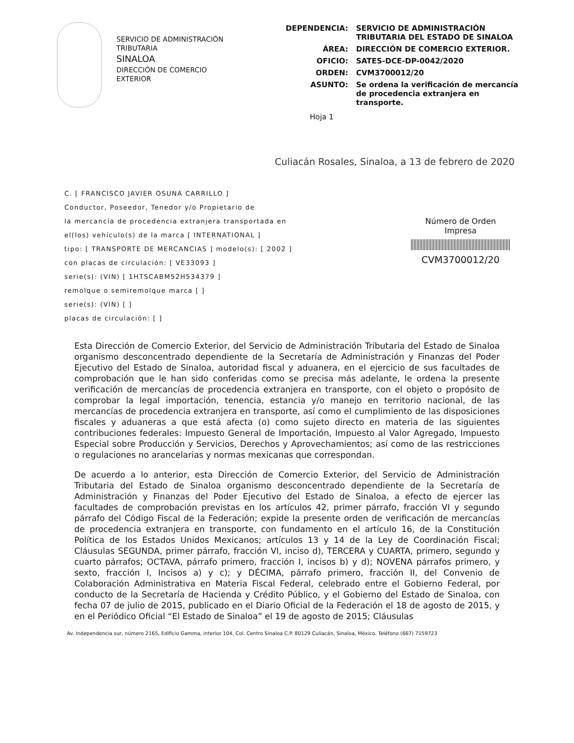SERVICIO DE ADMINISTRACIÓN
TRIBUTARIA
SINALOA
DIRECCIÓN DE COMERCIO
EXTERIOR
| DEPENDENCIA: | SERVICIO DE ADMINISTRACIÓN TRIBUTARIA DEL ESTADO DE SINALOA |
| ÁREA: | DIRECCIÓN DE COMERCIO EXTERIOR. |
| OFICIO: | SATES-DCE-DP-0042/2020 |
| ORDEN: | CVM3700012/20 |
| ASUNTO: | Se ordena la verificación de mercancía de procedencia extranjera en transporte. |
Hoja 1
Culiacán Rosales, Sinaloa, a 13 de febrero de 2020
C. [ FRANCISCO JAVIER OSUNA CARRILLO ]
Conductor, Poseedor, Tenedor y/o Propietario de
la mercancía de procedencia extranjera transportada en
el(los) vehículo(s) de la marca [ INTERNATIONAL ]
tipo: [ TRANSPORTE DE MERCANCIAS ] modelo(s): [ 2002 ]
con placas de circulación: [ VE33093 ]
serie(s): (VIN) [ 1HTSCABM52H534379 ]
remolque o semiremolque marca [ ]
serie(s): (VIN) [ ]
placas de circulación: [ ]
Número de Orden
Impresa
CVM3700012/20
Esta Dirección de Comercio Exterior, del Servicio de Administración Tributaria del Estado de Sinaloa organismo desconcentrado dependiente de la Secretaría de Administración y Finanzas del Poder Ejecutivo del Estado de Sinaloa, autoridad fiscal y aduanera, en el ejercicio de sus facultades de comprobación que le han sido conferidas como se precisa más adelante, le ordena la presente verificación de mercancías de procedencia extranjera en transporte, con el objeto o propósito de comprobar la legal importación, tenencia, estancia y/o manejo en territorio nacional, de las mercancías de procedencia extranjera en transporte, así como el cumplimiento de las disposiciones fiscales y aduaneras a que está afecta (o) como sujeto directo en materia de las siguientes contribuciones federales: Impuesto General de Importación, Impuesto al Valor Agregado, Impuesto Especial sobre Producción y Servicios, Derechos y Aprovechamientos; así como de las restricciones o regulaciones no arancelarias y normas mexicanas que correspondan.
De acuerdo a lo anterior, esta Dirección de Comercio Exterior, del Servicio de Administración Tributaria del Estado de Sinaloa organismo desconcentrado dependiente de la Secretaría de Administración y Finanzas del Poder Ejecutivo del Estado de Sinaloa, a efecto de ejercer las facultades de comprobación previstas en los artículos 42, primer párrafo, fracción VI y segundo párrafo del Código Fiscal de la Federación; expide la presente orden de verificación de mercancías de procedencia extranjera en transporte, con fundamento en el artículo 16, de la Constitución Política de los Estados Unidos Mexicanos; artículos 13 y 14 de la Ley de Coordinación Fiscal; Cláusulas SEGUNDA, primer párrafo, fracción VI, inciso d), TERCERA y CUARTA, primero, segundo y cuarto párrafos; OCTAVA, párrafo primero, fracción I, incisos b) y d); NOVENA párrafos primero, y sexto, fracción I, Incisos a) y c); y DÉCIMA, párrafo primero, fracción II, del Convenio de Colaboración Administrativa en Materia Fiscal Federal, celebrado entre el Gobierno Federal, por conducto de la Secretaría de Hacienda y Crédito Público, y el Gobierno del Estado de Sinaloa, con fecha 07 de julio de 2015, publicado en el Diario Oficial de la Federación el 18 de agosto de 2015, y en el Periódico Oficial “El Estado de Sinaloa” el 19 de agosto de 2015; Cláusulas
Av. Independencia sur, número 2165, Edificio Gamma, interior 104, Col. Centro Sinaloa C.P. 80129 Culiacán, Sinaloa, México. Teléfono (667) 7159723